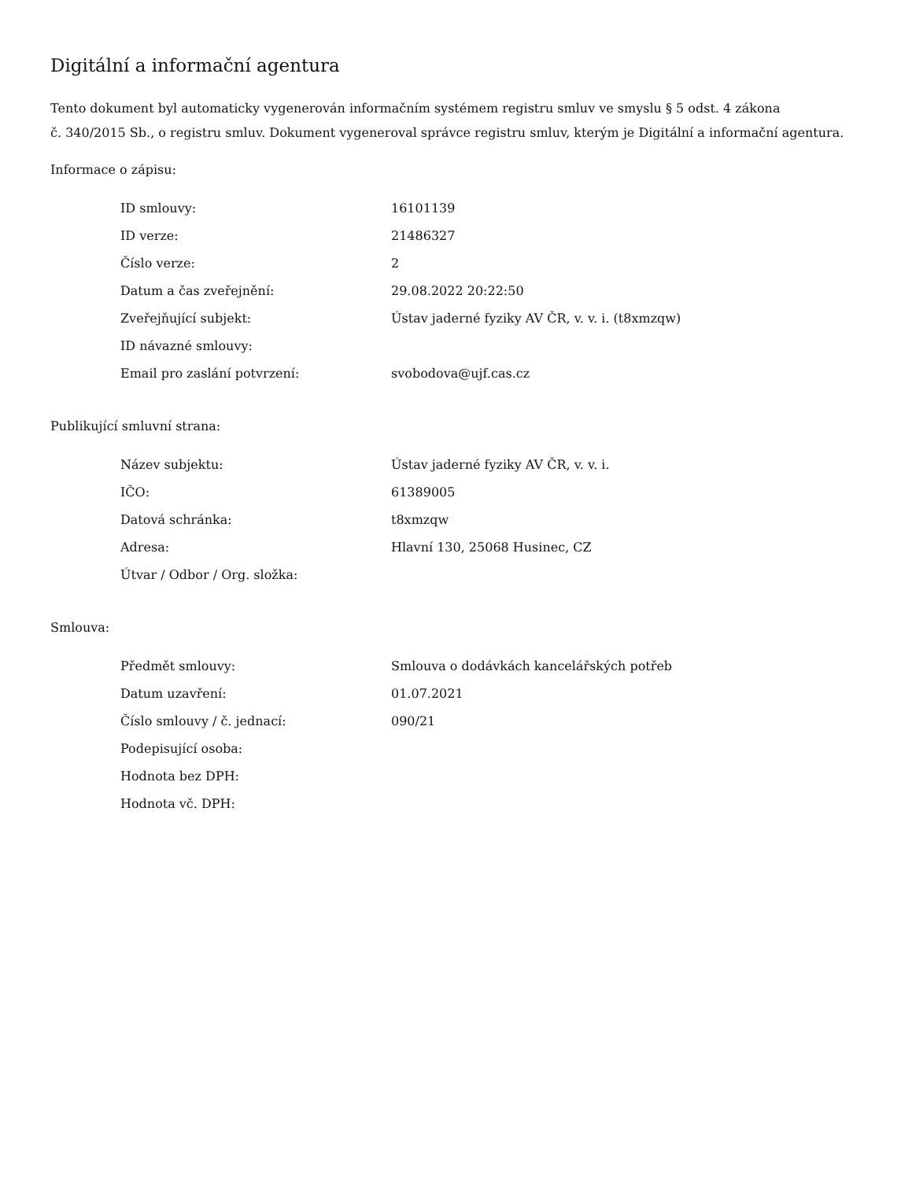Digitální a informační agentura
Tento dokument byl automaticky vygenerován informačním systémem registru smluv ve smyslu § 5 odst. 4 zákona
č. 340/2015 Sb., o registru smluv. Dokument vygeneroval správce registru smluv, kterým je Digitální a informační agentura.
Informace o zápisu:
| ID smlouvy: | 16101139 |
| ID verze: | 21486327 |
| Číslo verze: | 2 |
| Datum a čas zveřejnění: | 29.08.2022 20:22:50 |
| Zveřejňující subjekt: | Ústav jaderné fyziky AV ČR, v. v. i. (t8xmzqw) |
| ID návazné smlouvy: | |
| Email pro zaslání potvrzení: | svobodova@ujf.cas.cz |
Publikující smluvní strana:
| Název subjektu: | Ústav jaderné fyziky AV ČR, v. v. i. |
| IČO: | 61389005 |
| Datová schránka: | t8xmzqw |
| Adresa: | Hlavní 130, 25068 Husinec, CZ |
| Útvar / Odbor / Org. složka: | |
Smlouva:
| Předmět smlouvy: | Smlouva o dodávkách kancelářských potřeb |
| Datum uzavření: | 01.07.2021 |
| Číslo smlouvy / č. jednací: | 090/21 |
| Podepisující osoba: | |
| Hodnota bez DPH: | |
| Hodnota vč. DPH: | |